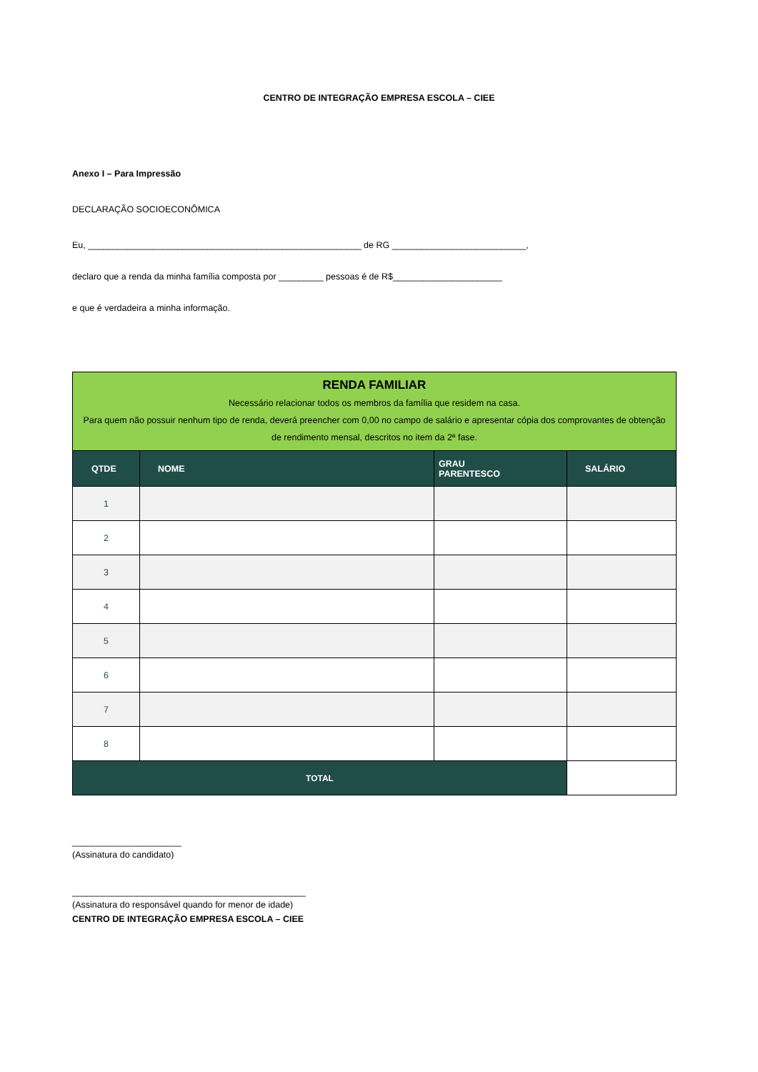CENTRO DE INTEGRAÇÃO EMPRESA ESCOLA – CIEE
Anexo I – Para Impressão
DECLARAÇÃO SOCIOECONÔMICA
Eu, _______________________________________________________ de RG ___________________________,
declaro que a renda da minha família composta por _________ pessoas é de R$______________________
e que é verdadeira a minha informação.
| RENDA FAMILIAR Necessário relacionar todos os membros da família que residem na casa. Para quem não possuir nenhum tipo de renda, deverá preencher com 0,00 no campo de salário e apresentar cópia dos comprovantes de obtenção de rendimento mensal, descritos no item da 2ª fase. | | | |
| QTDE | NOME | GRAU PARENTESCO | SALÁRIO |
| 1 | | | |
| 2 | | | |
| 3 | | | |
| 4 | | | |
| 5 | | | |
| 6 | | | |
| 7 | | | |
| 8 | | | |
| TOTAL | | | |
______________________
(Assinatura do candidato)
_______________________________________________
(Assinatura do responsável quando for menor de idade)
CENTRO DE INTEGRAÇÃO EMPRESA ESCOLA – CIEE